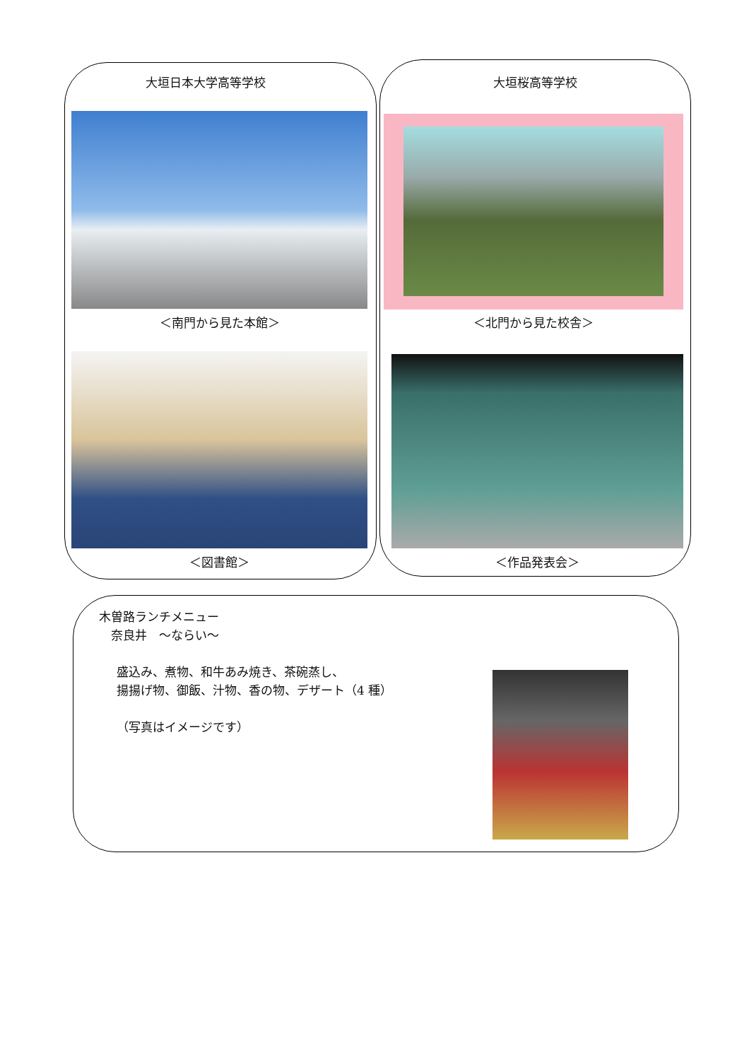大垣日本大学高等学校
＜南門から見た本館＞
＜図書館＞
大垣桜高等学校
＜北門から見た校舎＞
＜作品発表会＞
木曽路ランチメニュー
　奈良井　～ならい～
盛込み、煮物、和牛あみ焼き、茶碗蒸し、
揚揚げ物、御飯、汁物、香の物、デザート（4 種）
（写真はイメージです）